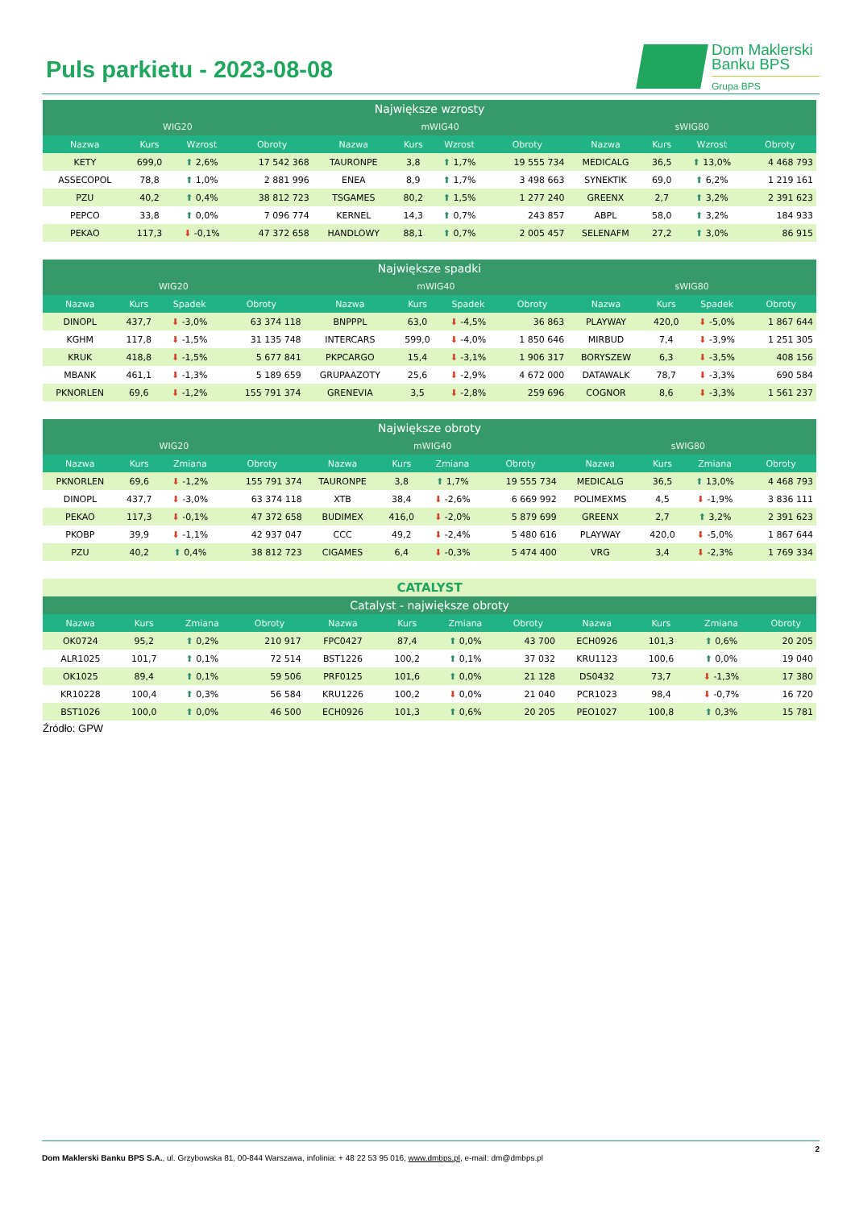Puls parkietu - 2023-08-08
Dom Maklerski Banku BPS
Grupa BPS
| Największe wzrosty | | | | | | | | | | | |
| --- | --- | --- | --- | --- | --- | --- | --- | --- | --- | --- | --- |
| WIG20 | | | | mWIG40 | | | | sWIG80 | | | |
| Nazwa | Kurs | Wzrost | Obroty | Nazwa | Kurs | Wzrost | Obroty | Nazwa | Kurs | Wzrost | Obroty |
| KETY | 699,0 | ⬆ 2,6% | 17 542 368 | TAURONPE | 3,8 | ⬆ 1,7% | 19 555 734 | MEDICALG | 36,5 | ⬆ 13,0% | 4 468 793 |
| ASSECOPOL | 78,8 | ⬆ 1,0% | 2 881 996 | ENEA | 8,9 | ⬆ 1,7% | 3 498 663 | SYNEKTIK | 69,0 | ⬆ 6,2% | 1 219 161 |
| PZU | 40,2 | ⬆ 0,4% | 38 812 723 | TSGAMES | 80,2 | ⬆ 1,5% | 1 277 240 | GREENX | 2,7 | ⬆ 3,2% | 2 391 623 |
| PEPCO | 33,8 | ⬆ 0,0% | 7 096 774 | KERNEL | 14,3 | ⬆ 0,7% | 243 857 | ABPL | 58,0 | ⬆ 3,2% | 184 933 |
| PEKAO | 117,3 | ⬇ -0,1% | 47 372 658 | HANDLOWY | 88,1 | ⬆ 0,7% | 2 005 457 | SELENAFM | 27,2 | ⬆ 3,0% | 86 915 |
| Największe spadki | | | | | | | | | | | |
| --- | --- | --- | --- | --- | --- | --- | --- | --- | --- | --- | --- |
| WIG20 | | | | mWIG40 | | | | sWIG80 | | | |
| Nazwa | Kurs | Spadek | Obroty | Nazwa | Kurs | Spadek | Obroty | Nazwa | Kurs | Spadek | Obroty |
| DINOPL | 437,7 | ⬇ -3,0% | 63 374 118 | BNPPPL | 63,0 | ⬇ -4,5% | 36 863 | PLAYWAY | 420,0 | ⬇ -5,0% | 1 867 644 |
| KGHM | 117,8 | ⬇ -1,5% | 31 135 748 | INTERCARS | 599,0 | ⬇ -4,0% | 1 850 646 | MIRBUD | 7,4 | ⬇ -3,9% | 1 251 305 |
| KRUK | 418,8 | ⬇ -1,5% | 5 677 841 | PKPCARGO | 15,4 | ⬇ -3,1% | 1 906 317 | BORYSZEW | 6,3 | ⬇ -3,5% | 408 156 |
| MBANK | 461,1 | ⬇ -1,3% | 5 189 659 | GRUPAAZOTY | 25,6 | ⬇ -2,9% | 4 672 000 | DATAWALK | 78,7 | ⬇ -3,3% | 690 584 |
| PKNORLEN | 69,6 | ⬇ -1,2% | 155 791 374 | GRENEVIA | 3,5 | ⬇ -2,8% | 259 696 | COGNOR | 8,6 | ⬇ -3,3% | 1 561 237 |
| Największe obroty | | | | | | | | | | | |
| --- | --- | --- | --- | --- | --- | --- | --- | --- | --- | --- | --- |
| WIG20 | | | | mWIG40 | | | | sWIG80 | | | |
| Nazwa | Kurs | Zmiana | Obroty | Nazwa | Kurs | Zmiana | Obroty | Nazwa | Kurs | Zmiana | Obroty |
| PKNORLEN | 69,6 | ⬇ -1,2% | 155 791 374 | TAURONPE | 3,8 | ⬆ 1,7% | 19 555 734 | MEDICALG | 36,5 | ⬆ 13,0% | 4 468 793 |
| DINOPL | 437,7 | ⬇ -3,0% | 63 374 118 | XTB | 38,4 | ⬇ -2,6% | 6 669 992 | POLIMEXMS | 4,5 | ⬇ -1,9% | 3 836 111 |
| PEKAO | 117,3 | ⬇ -0,1% | 47 372 658 | BUDIMEX | 416,0 | ⬇ -2,0% | 5 879 699 | GREENX | 2,7 | ⬆ 3,2% | 2 391 623 |
| PKOBP | 39,9 | ⬇ -1,1% | 42 937 047 | CCC | 49,2 | ⬇ -2,4% | 5 480 616 | PLAYWAY | 420,0 | ⬇ -5,0% | 1 867 644 |
| PZU | 40,2 | ⬆ 0,4% | 38 812 723 | CIGAMES | 6,4 | ⬇ -0,3% | 5 474 400 | VRG | 3,4 | ⬇ -2,3% | 1 769 334 |
| CATALYST | | | | | | | | | | | |
| Catalyst - największe obroty | | | | | | | | | | | |
| Nazwa | Kurs | Zmiana | Obroty | Nazwa | Kurs | Zmiana | Obroty | Nazwa | Kurs | Zmiana | Obroty |
| OK0724 | 95,2 | ⬆ 0,2% | 210 917 | FPC0427 | 87,4 | ⬆ 0,0% | 43 700 | ECH0926 | 101,3 | ⬆ 0,6% | 20 205 |
| ALR1025 | 101,7 | ⬆ 0,1% | 72 514 | BST1226 | 100,2 | ⬆ 0,1% | 37 032 | KRU1123 | 100,6 | ⬆ 0,0% | 19 040 |
| OK1025 | 89,4 | ⬆ 0,1% | 59 506 | PRF0125 | 101,6 | ⬆ 0,0% | 21 128 | DS0432 | 73,7 | ⬇ -1,3% | 17 380 |
| KR10228 | 100,4 | ⬆ 0,3% | 56 584 | KRU1226 | 100,2 | ⬇ 0,0% | 21 040 | PCR1023 | 98,4 | ⬇ -0,7% | 16 720 |
| BST1026 | 100,0 | ⬆ 0,0% | 46 500 | ECH0926 | 101,3 | ⬆ 0,6% | 20 205 | PEO1027 | 100,8 | ⬆ 0,3% | 15 781 |
Źródło: GPW
2
Dom Maklerski Banku BPS S.A., ul. Grzybowska 81, 00-844 Warszawa, infolinia: + 48 22 53 95 016, www.dmbps.pl, e-mail: dm@dmbps.pl